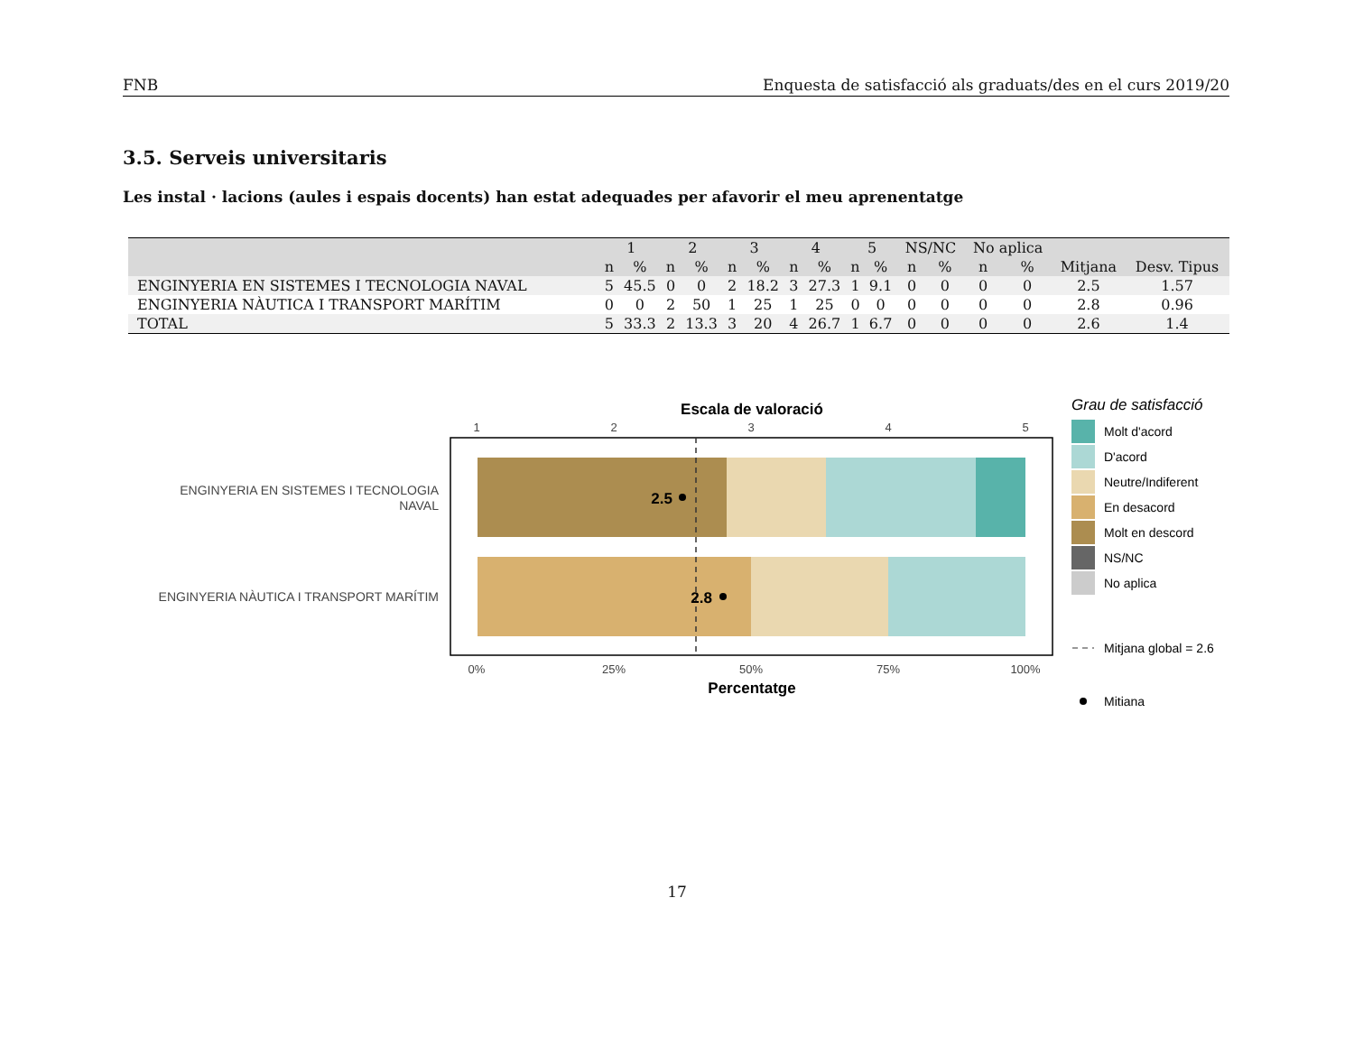FNB Enquesta de satisfacció als graduats/des en el curs 2019/20
3.5. Serveis universitaris
Les instal · lacions (aules i espais docents) han estat adequades per afavorir el meu aprenentatge
| | 1 | | 2 | | 3 | | 4 | | 5 | | NS/NC | | No aplica | | | |
| --- | --- | --- | --- | --- | --- | --- | --- | --- | --- | --- | --- | --- | --- | --- | --- | --- |
| | n | % | n | % | n | % | n | % | n | % | n | % | n | % | Mitjana | Desv. Tipus |
| ENGINYERIA EN SISTEMES I TECNOLOGIA NAVAL | 5 | 45.5 | 0 | 0 | 2 | 18.2 | 3 | 27.3 | 1 | 9.1 | 0 | 0 | 0 | 0 | 2.5 | 1.57 |
| ENGINYERIA NÀUTICA I TRANSPORT MARÍTIM | 0 | 0 | 2 | 50 | 1 | 25 | 1 | 25 | 0 | 0 | 0 | 0 | 0 | 0 | 2.8 | 0.96 |
| TOTAL | 5 | 33.3 | 2 | 13.3 | 3 | 20 | 4 | 26.7 | 1 | 6.7 | 0 | 0 | 0 | 0 | 2.6 | 1.4 |
Escala de valoració
1
2
3
4
5
0%
25%
50%
75%
100%
2.5
2.8
ENGINYERIA EN SISTEMES I TECNOLOGIA
NAVAL
ENGINYERIA NÀUTICA I TRANSPORT MARÍTIM
Percentatge
Grau de satisfacció
Molt d'acord
D'acord
Neutre/Indiferent
En desacord
Molt en descord
NS/NC
No aplica
Mitjana global = 2.6
Mitiana
17